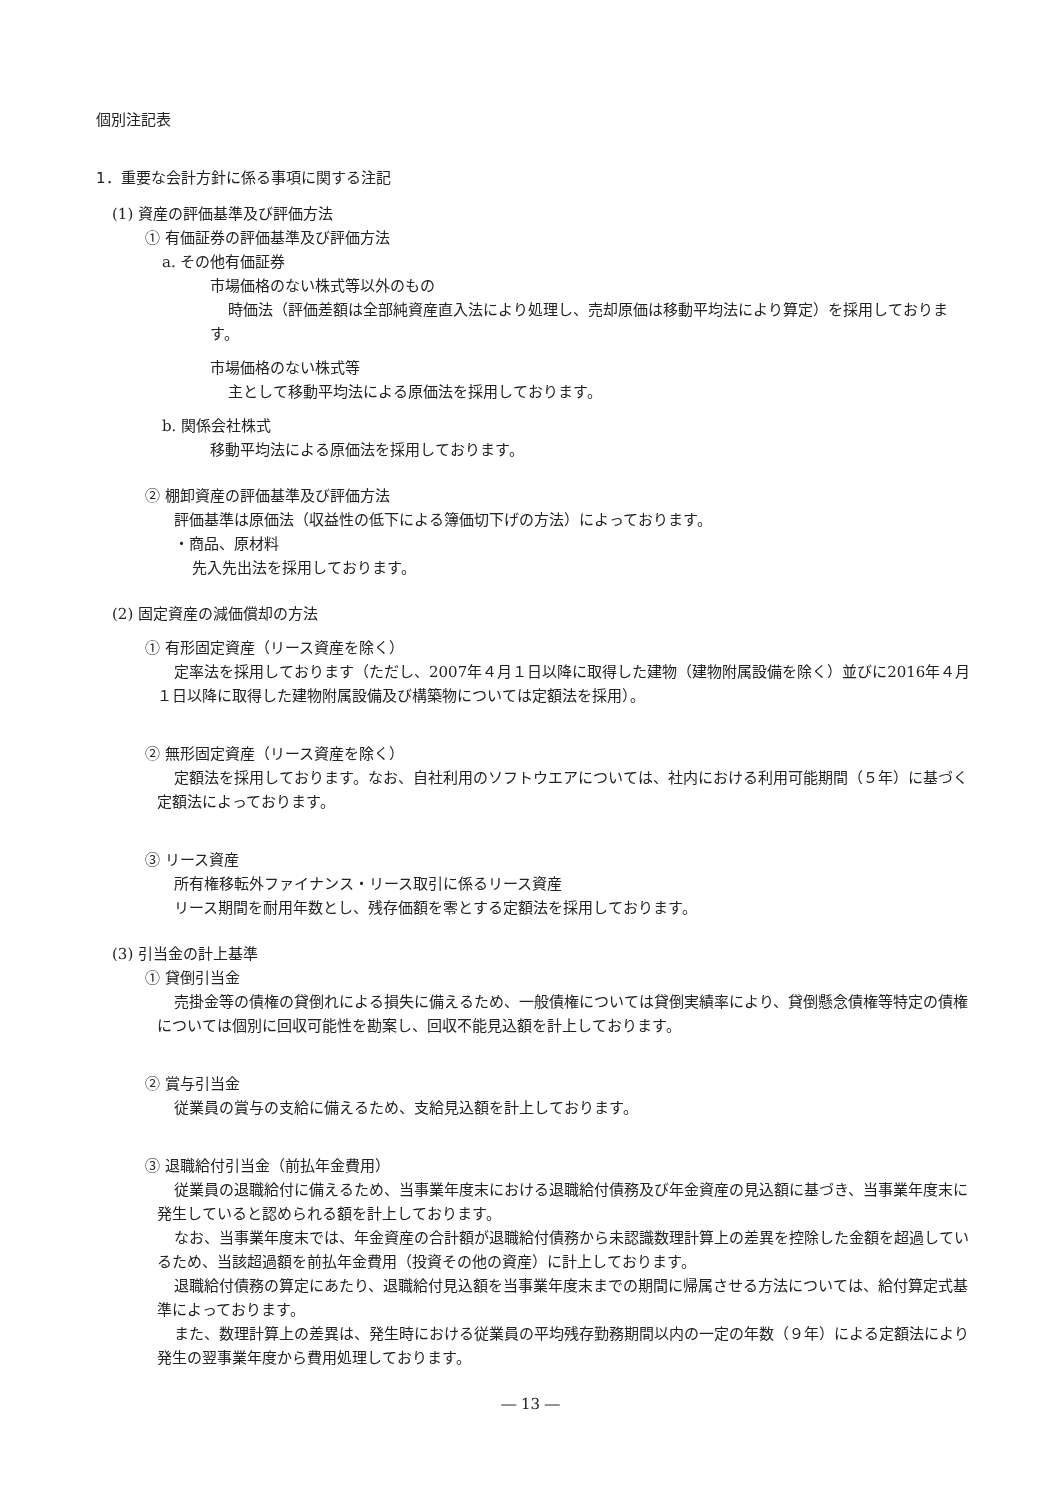個別注記表
1．重要な会計方針に係る事項に関する注記
(1) 資産の評価基準及び評価方法
① 有価証券の評価基準及び評価方法
a. その他有価証券
市場価格のない株式等以外のもの
時価法（評価差額は全部純資産直入法により処理し、売却原価は移動平均法により算定）を採用しております。
市場価格のない株式等
主として移動平均法による原価法を採用しております。
b. 関係会社株式
移動平均法による原価法を採用しております。
② 棚卸資産の評価基準及び評価方法
評価基準は原価法（収益性の低下による簿価切下げの方法）によっております。
・商品、原材料
先入先出法を採用しております。
(2) 固定資産の減価償却の方法
① 有形固定資産（リース資産を除く）
定率法を採用しております（ただし、2007年４月１日以降に取得した建物（建物附属設備を除く）並びに2016年４月１日以降に取得した建物附属設備及び構築物については定額法を採用）。
② 無形固定資産（リース資産を除く）
定額法を採用しております。なお、自社利用のソフトウエアについては、社内における利用可能期間（５年）に基づく定額法によっております。
③ リース資産
所有権移転外ファイナンス・リース取引に係るリース資産
リース期間を耐用年数とし、残存価額を零とする定額法を採用しております。
(3) 引当金の計上基準
① 貸倒引当金
売掛金等の債権の貸倒れによる損失に備えるため、一般債権については貸倒実績率により、貸倒懸念債権等特定の債権については個別に回収可能性を勘案し、回収不能見込額を計上しております。
② 賞与引当金
従業員の賞与の支給に備えるため、支給見込額を計上しております。
③ 退職給付引当金（前払年金費用）
従業員の退職給付に備えるため、当事業年度末における退職給付債務及び年金資産の見込額に基づき、当事業年度末に発生していると認められる額を計上しております。
なお、当事業年度末では、年金資産の合計額が退職給付債務から未認識数理計算上の差異を控除した金額を超過しているため、当該超過額を前払年金費用（投資その他の資産）に計上しております。
退職給付債務の算定にあたり、退職給付見込額を当事業年度末までの期間に帰属させる方法については、給付算定式基準によっております。
また、数理計算上の差異は、発生時における従業員の平均残存勤務期間以内の一定の年数（９年）による定額法により発生の翌事業年度から費用処理しております。
― 13 ―